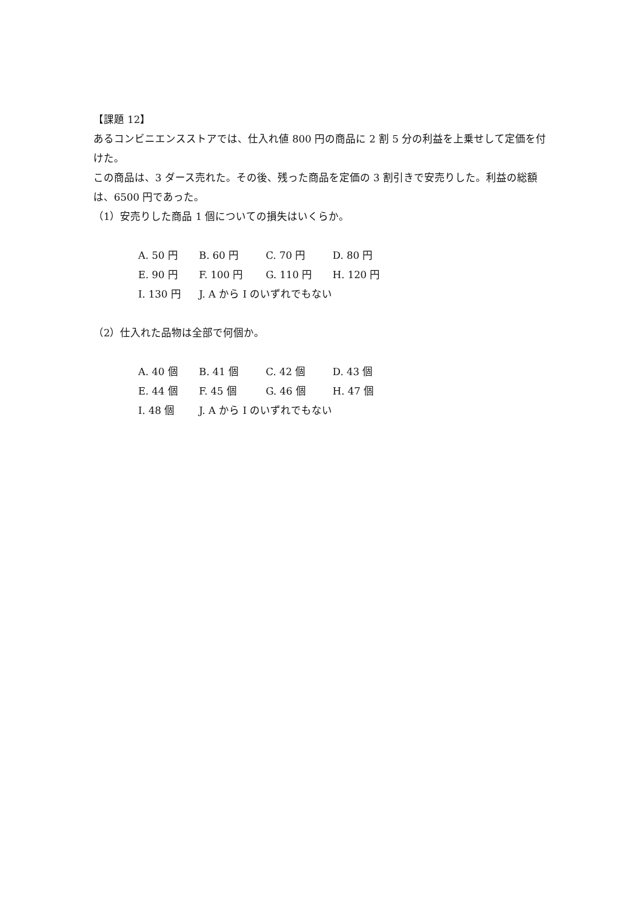【課題 12】
あるコンビニエンスストアでは、仕入れ値 800 円の商品に 2 割 5 分の利益を上乗せして定価を付けた。
この商品は、3 ダース売れた。その後、残った商品を定価の 3 割引きで安売りした。利益の総額は、6500 円であった。
（1）安売りした商品 1 個についての損失はいくらか。
A. 50 円 B. 60 円 C. 70 円 D. 80 円
E. 90 円 F. 100 円 G. 110 円 H. 120 円
I. 130 円 J. A から I のいずれでもない
（2）仕入れた品物は全部で何個か。
A. 40 個 B. 41 個 C. 42 個 D. 43 個
E. 44 個 F. 45 個 G. 46 個 H. 47 個
I. 48 個 J. A から I のいずれでもない